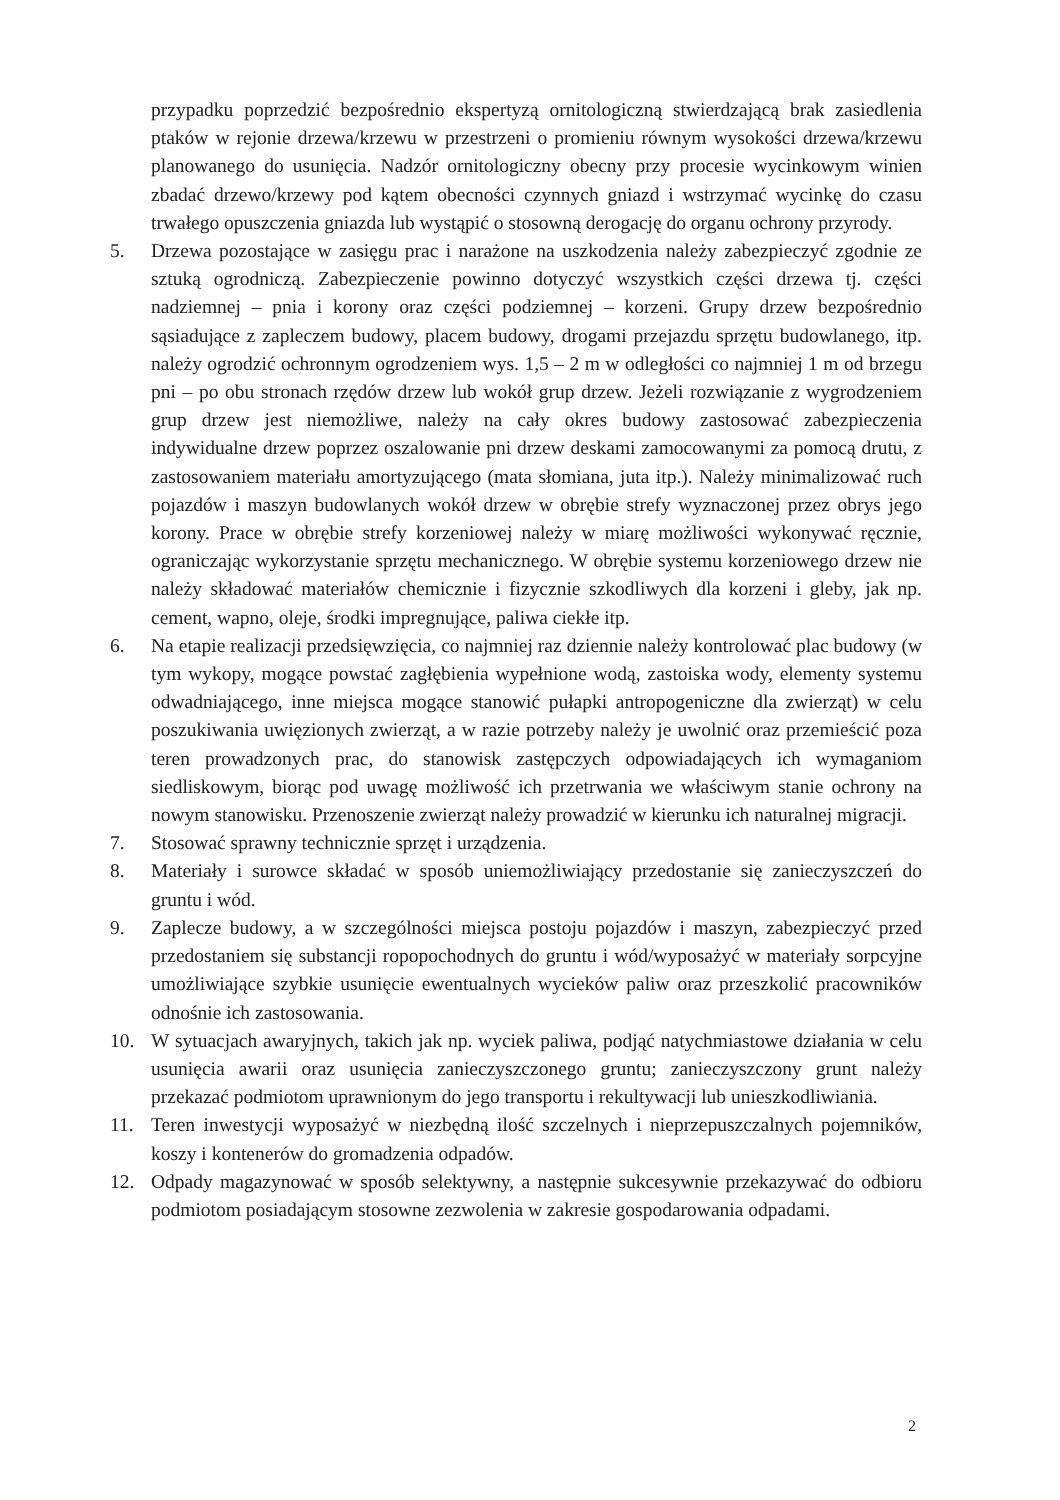przypadku poprzedzić bezpośrednio ekspertyzą ornitologiczną stwierdzającą brak zasiedlenia ptaków w rejonie drzewa/krzewu w przestrzeni o promieniu równym wysokości drzewa/krzewu planowanego do usunięcia. Nadzór ornitologiczny obecny przy procesie wycinkowym winien zbadać drzewo/krzewy pod kątem obecności czynnych gniazd i wstrzymać wycinkę do czasu trwałego opuszczenia gniazda lub wystąpić o stosowną derogację do organu ochrony przyrody.
5. Drzewa pozostające w zasięgu prac i narażone na uszkodzenia należy zabezpieczyć zgodnie ze sztuką ogrodniczą. Zabezpieczenie powinno dotyczyć wszystkich części drzewa tj. części nadziemnej – pnia i korony oraz części podziemnej – korzeni. Grupy drzew bezpośrednio sąsiadujące z zapleczem budowy, placem budowy, drogami przejazdu sprzętu budowlanego, itp. należy ogrodzić ochronnym ogrodzeniem wys. 1,5 – 2 m w odległości co najmniej 1 m od brzegu pni – po obu stronach rzędów drzew lub wokół grup drzew. Jeżeli rozwiązanie z wygrodzeniem grup drzew jest niemożliwe, należy na cały okres budowy zastosować zabezpieczenia indywidualne drzew poprzez oszalowanie pni drzew deskami zamocowanymi za pomocą drutu, z zastosowaniem materiału amortyzującego (mata słomiana, juta itp.). Należy minimalizować ruch pojazdów i maszyn budowlanych wokół drzew w obrębie strefy wyznaczonej przez obrys jego korony. Prace w obrębie strefy korzeniowej należy w miarę możliwości wykonywać ręcznie, ograniczając wykorzystanie sprzętu mechanicznego. W obrębie systemu korzeniowego drzew nie należy składować materiałów chemicznie i fizycznie szkodliwych dla korzeni i gleby, jak np. cement, wapno, oleje, środki impregnujące, paliwa ciekłe itp.
6. Na etapie realizacji przedsięwzięcia, co najmniej raz dziennie należy kontrolować plac budowy (w tym wykopy, mogące powstać zagłębienia wypełnione wodą, zastoiska wody, elementy systemu odwadniającego, inne miejsca mogące stanowić pułapki antropogeniczne dla zwierząt) w celu poszukiwania uwięzionych zwierząt, a w razie potrzeby należy je uwolnić oraz przemieścić poza teren prowadzonych prac, do stanowisk zastępczych odpowiadających ich wymaganiom siedliskowym, biorąc pod uwagę możliwość ich przetrwania we właściwym stanie ochrony na nowym stanowisku. Przenoszenie zwierząt należy prowadzić w kierunku ich naturalnej migracji.
7. Stosować sprawny technicznie sprzęt i urządzenia.
8. Materiały i surowce składać w sposób uniemożliwiający przedostanie się zanieczyszczeń do gruntu i wód.
9. Zaplecze budowy, a w szczególności miejsca postoju pojazdów i maszyn, zabezpieczyć przed przedostaniem się substancji ropopochodnych do gruntu i wód/wyposażyć w materiały sorpcyjne umożliwiające szybkie usunięcie ewentualnych wycieków paliw oraz przeszkolić pracowników odnośnie ich zastosowania.
10. W sytuacjach awaryjnych, takich jak np. wyciek paliwa, podjąć natychmiastowe działania w celu usunięcia awarii oraz usunięcia zanieczyszczonego gruntu; zanieczyszczony grunt należy przekazać podmiotom uprawnionym do jego transportu i rekultywacji lub unieszkodliwiania.
11. Teren inwestycji wyposażyć w niezbędną ilość szczelnych i nieprzepuszczalnych pojemników, koszy i kontenerów do gromadzenia odpadów.
12. Odpady magazynować w sposób selektywny, a następnie sukcesywnie przekazywać do odbioru podmiotom posiadającym stosowne zezwolenia w zakresie gospodarowania odpadami.
2